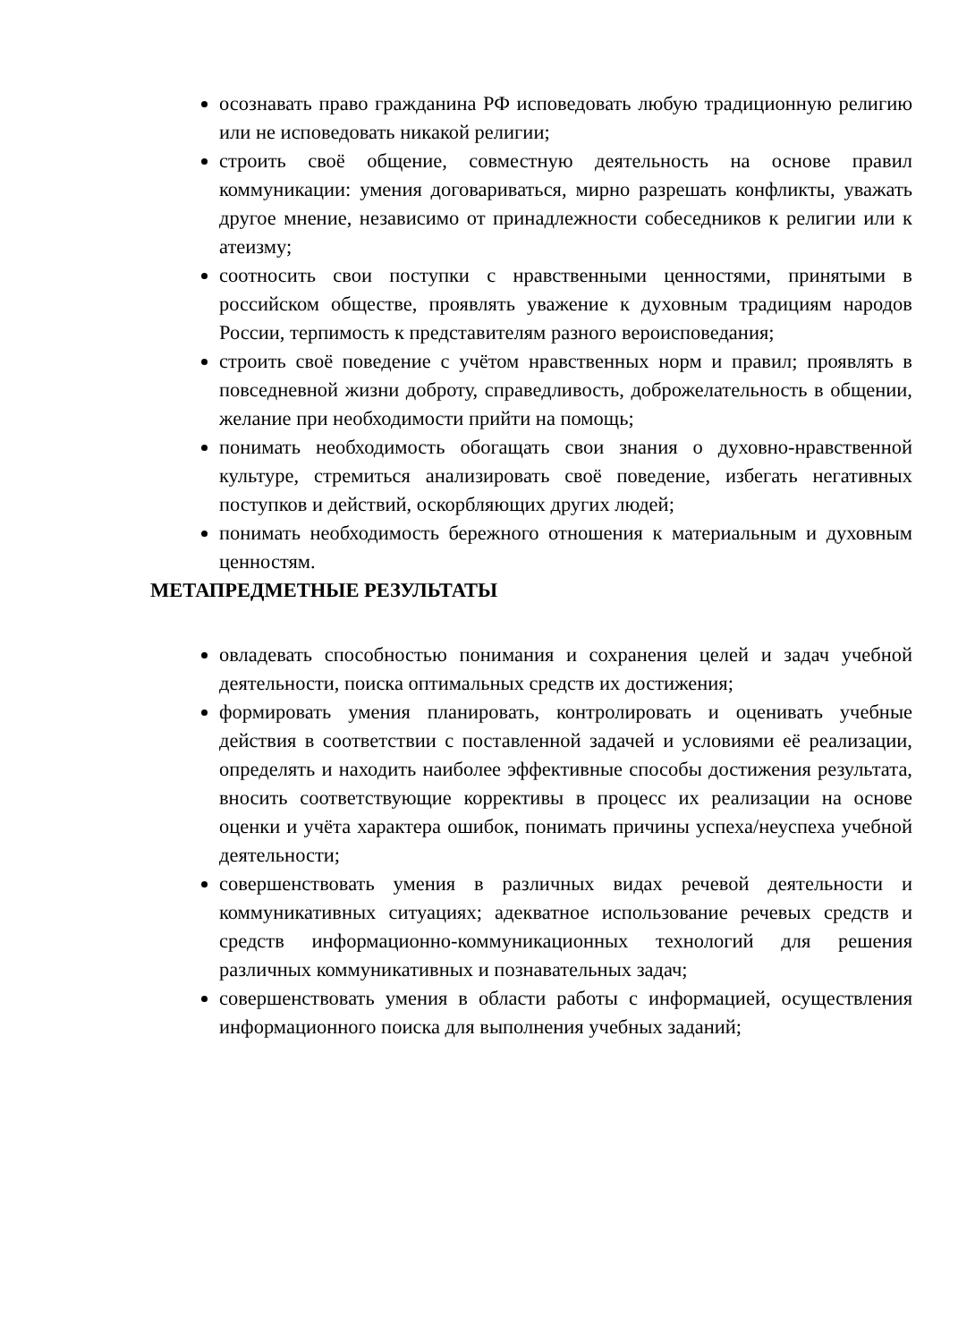осознавать право гражданина РФ исповедовать любую традиционную религию или не исповедовать никакой религии;
строить своё общение, совместную деятельность на основе правил коммуникации: умения договариваться, мирно разрешать конфликты, уважать другое мнение, независимо от принадлежности собеседников к религии или к атеизму;
соотносить свои поступки с нравственными ценностями, принятыми в российском обществе, проявлять уважение к духовным традициям народов России, терпимость к представителям разного вероисповедания;
строить своё поведение с учётом нравственных норм и правил; проявлять в повседневной жизни доброту, справедливость, доброжелательность в общении, желание при необходимости прийти на помощь;
понимать необходимость обогащать свои знания о духовно-нравственной культуре, стремиться анализировать своё поведение, избегать негативных поступков и действий, оскорбляющих других людей;
понимать необходимость бережного отношения к материальным и духовным ценностям.
МЕТАПРЕДМЕТНЫЕ РЕЗУЛЬТАТЫ
овладевать способностью понимания и сохранения целей и задач учебной деятельности, поиска оптимальных средств их достижения;
формировать умения планировать, контролировать и оценивать учебные действия в соответствии с поставленной задачей и условиями её реализации, определять и находить наиболее эффективные способы достижения результата, вносить соответствующие коррективы в процесс их реализации на основе оценки и учёта характера ошибок, понимать причины успеха/неуспеха учебной деятельности;
совершенствовать умения в различных видах речевой деятельности и коммуникативных ситуациях; адекватное использование речевых средств и средств информационно-коммуникационных технологий для решения различных коммуникативных и познавательных задач;
совершенствовать умения в области работы с информацией, осуществления информационного поиска для выполнения учебных заданий;